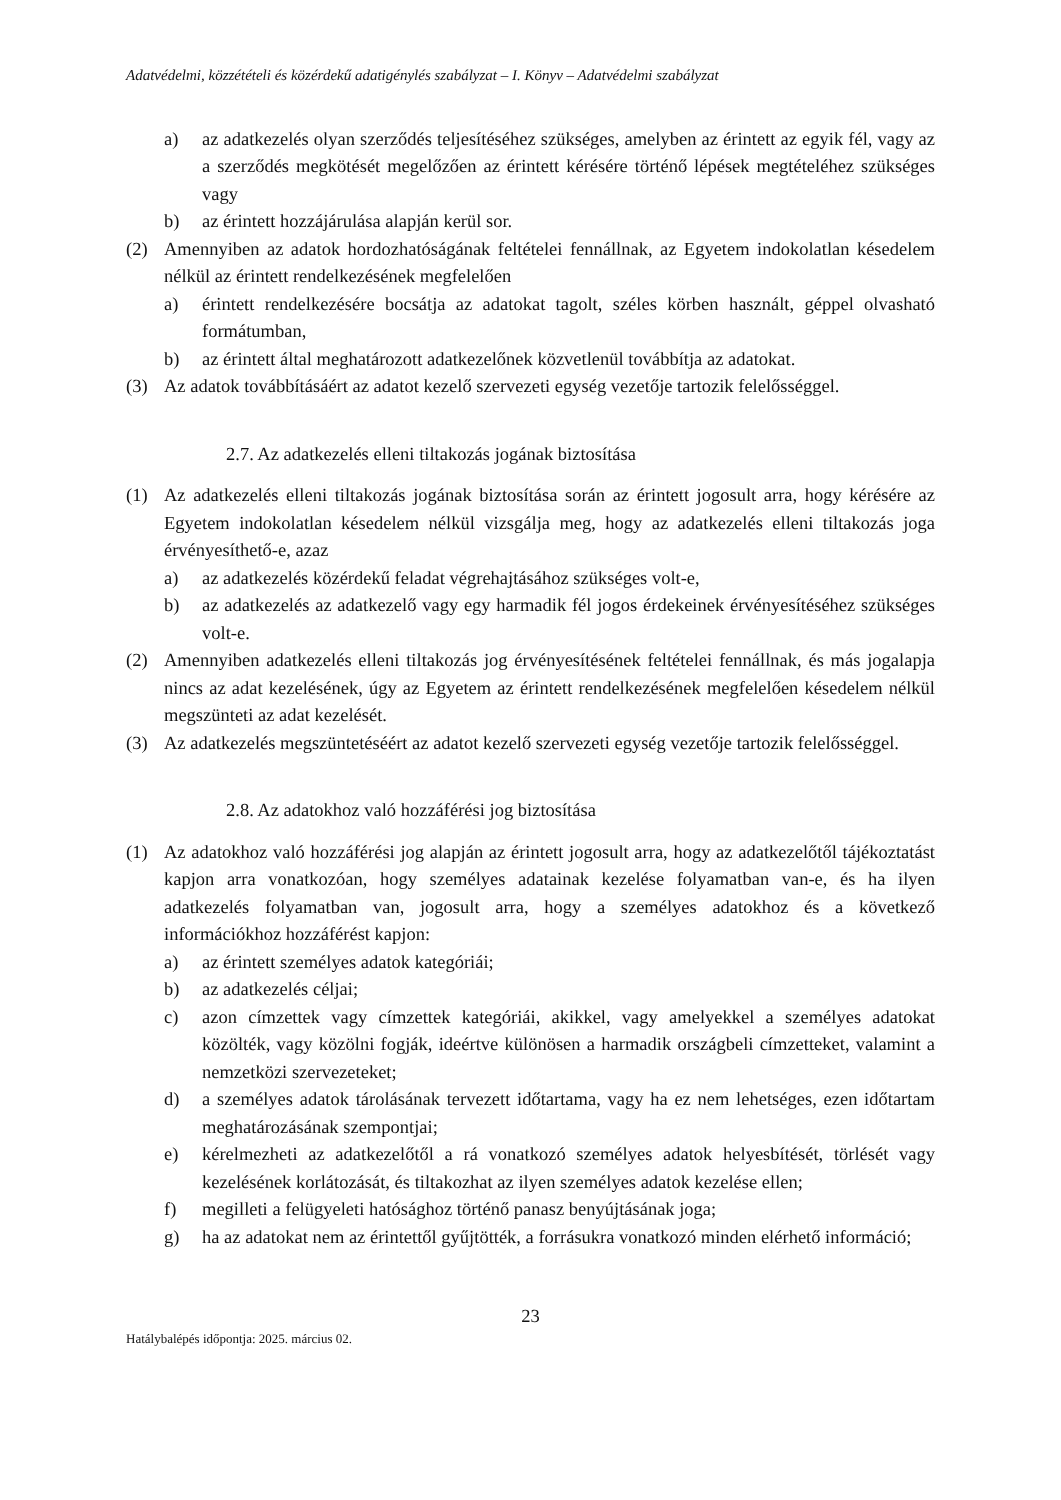Adatvédelmi, közzétételi és közérdekű adatigénylés szabályzat – I. Könyv – Adatvédelmi szabályzat
a) az adatkezelés olyan szerződés teljesítéséhez szükséges, amelyben az érintett az egyik fél, vagy az a szerződés megkötését megelőzően az érintett kérésére történő lépések megtételéhez szükséges vagy
b) az érintett hozzájárulása alapján kerül sor.
(2) Amennyiben az adatok hordozhatóságának feltételei fennállnak, az Egyetem indokolatlan késedelem nélkül az érintett rendelkezésének megfelelően
a) érintett rendelkezésére bocsátja az adatokat tagolt, széles körben használt, géppel olvasható formátumban,
b) az érintett által meghatározott adatkezelőnek közvetlenül továbbítja az adatokat.
(3) Az adatok továbbításáért az adatot kezelő szervezeti egység vezetője tartozik felelősséggel.
2.7. Az adatkezelés elleni tiltakozás jogának biztosítása
(1) Az adatkezelés elleni tiltakozás jogának biztosítása során az érintett jogosult arra, hogy kérésére az Egyetem indokolatlan késedelem nélkül vizsgálja meg, hogy az adatkezelés elleni tiltakozás joga érvényesíthető-e, azaz
a) az adatkezelés közérdekű feladat végrehajtásához szükséges volt-e,
b) az adatkezelés az adatkezelő vagy egy harmadik fél jogos érdekeinek érvényesítéséhez szükséges volt-e.
(2) Amennyiben adatkezelés elleni tiltakozás jog érvényesítésének feltételei fennállnak, és más jogalapja nincs az adat kezelésének, úgy az Egyetem az érintett rendelkezésének megfelelően késedelem nélkül megszünteti az adat kezelését.
(3) Az adatkezelés megszüntetéséért az adatot kezelő szervezeti egység vezetője tartozik felelősséggel.
2.8. Az adatokhoz való hozzáférési jog biztosítása
(1) Az adatokhoz való hozzáférési jog alapján az érintett jogosult arra, hogy az adatkezelőtől tájékoztatást kapjon arra vonatkozóan, hogy személyes adatainak kezelése folyamatban van-e, és ha ilyen adatkezelés folyamatban van, jogosult arra, hogy a személyes adatokhoz és a következő információkhoz hozzáférést kapjon:
a) az érintett személyes adatok kategóriái;
b) az adatkezelés céljai;
c) azon címzettek vagy címzettek kategóriái, akikkel, vagy amelyekkel a személyes adatokat közölték, vagy közölni fogják, ideértve különösen a harmadik országbeli címzetteket, valamint a nemzetközi szervezeteket;
d) a személyes adatok tárolásának tervezett időtartama, vagy ha ez nem lehetséges, ezen időtartam meghatározásának szempontjai;
e) kérelmezheti az adatkezelőtől a rá vonatkozó személyes adatok helyesbítését, törlését vagy kezelésének korlátozását, és tiltakozhat az ilyen személyes adatok kezelése ellen;
f) megilleti a felügyeleti hatósághoz történő panasz benyújtásának joga;
g) ha az adatokat nem az érintettől gyűjtötték, a forrásukra vonatkozó minden elérhető információ;
23
Hatálybalépés időpontja: 2025. március 02.